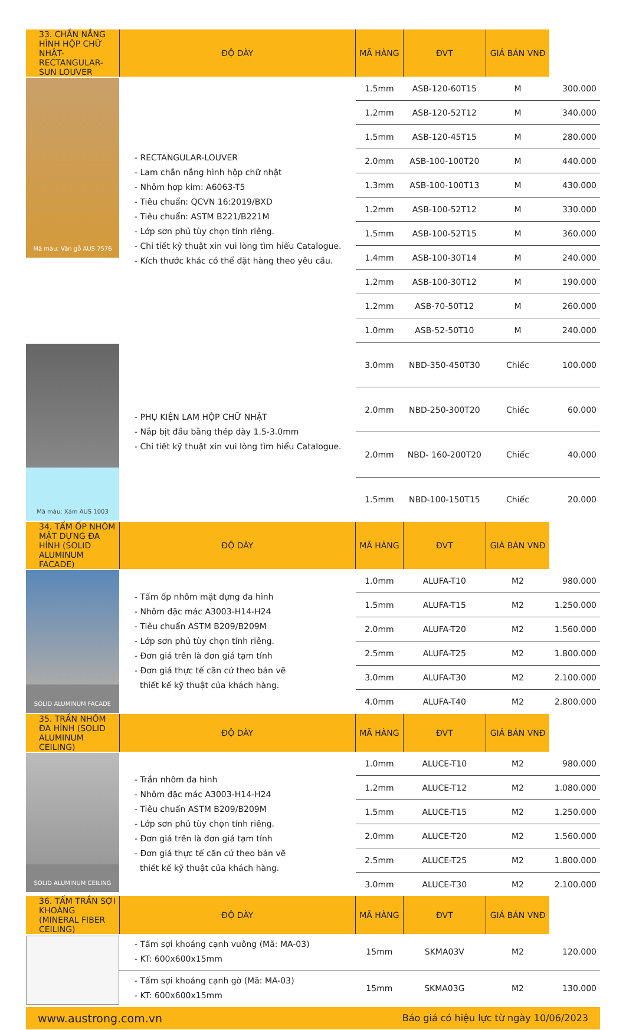| 33. CHẮN NẮNG HÌNH HỘP CHỮ NHẬT- RECTANGULAR-SUN LOUVER | ĐỘ DÀY | MÃ HÀNG | ĐVT | GIÁ BÁN VNĐ | |
| --- | --- | --- | --- | --- | --- |
| Mã màu: Vân gỗ AUS 7576 | - RECTANGULAR-LOUVER - Lam chắn nắng hình hộp chữ nhật - Nhôm hợp kim: A6063-T5 - Tiêu chuẩn: QCVN 16:2019/BXD - Tiêu chuẩn: ASTM B221/B221M - Lớp sơn phủ tùy chọn tính riêng. - Chi tiết kỹ thuật xin vui lòng tìm hiểu Catalogue. - Kích thước khác có thể đặt hàng theo yêu cầu. | 1.5mm | ASB-120-60T15 | M | 300.000 |
| | | 1.2mm | ASB-120-52T12 | M | 340.000 |
| | | 1.5mm | ASB-120-45T15 | M | 280.000 |
| | | 2.0mm | ASB-100-100T20 | M | 440.000 |
| | | 1.3mm | ASB-100-100T13 | M | 430.000 |
| | | 1.2mm | ASB-100-52T12 | M | 330.000 |
| | | 1.5mm | ASB-100-52T15 | M | 360.000 |
| | | 1.4mm | ASB-100-30T14 | M | 240.000 |
| | | 1.2mm | ASB-100-30T12 | M | 190.000 |
| | | 1.2mm | ASB-70-50T12 | M | 260.000 |
| | | 1.0mm | ASB-52-50T10 | M | 240.000 |
| Mã màu: Xám AUS 1003 | - PHỤ KIỆN LAM HỘP CHỮ NHẬT - Nắp bịt đầu bằng thép dày 1.5-3.0mm - Chi tiết kỹ thuật xin vui lòng tìm hiểu Catalogue. | 3.0mm | NBD-350-450T30 | Chiếc | 100.000 |
| | | 2.0mm | NBD-250-300T20 | Chiếc | 60.000 |
| | | 2.0mm | NBD- 160-200T20 | Chiếc | 40.000 |
| | | 1.5mm | NBD-100-150T15 | Chiếc | 20.000 |
| 34. TẤM ỐP NHÔM MẶT DỰNG ĐA HÌNH (SOLID ALUMINUM FACADE) | ĐỘ DÀY | MÃ HÀNG | ĐVT | GIÁ BÁN VNĐ | |
| SOLID ALUMINUM FACADE | - Tấm ốp nhôm mặt dựng đa hình - Nhôm đặc mác A3003-H14-H24 - Tiêu chuẩn ASTM B209/B209M - Lớp sơn phủ tùy chọn tính riêng. - Đơn giá trên là đơn giá tạm tính - Đơn giá thực tế căn cứ theo bản vẽ thiết kế kỹ thuật của khách hàng. | 1.0mm | ALUFA-T10 | M2 | 980.000 |
| | | 1.5mm | ALUFA-T15 | M2 | 1.250.000 |
| | | 2.0mm | ALUFA-T20 | M2 | 1.560.000 |
| | | 2.5mm | ALUFA-T25 | M2 | 1.800.000 |
| | | 3.0mm | ALUFA-T30 | M2 | 2.100.000 |
| | | 4.0mm | ALUFA-T40 | M2 | 2.800.000 |
| 35. TRẦN NHÔM ĐA HÌNH (SOLID ALUMINUM CEILING) | ĐỘ DÀY | MÃ HÀNG | ĐVT | GIÁ BÁN VNĐ | |
| SOLID ALUMINUM CEILING | - Trần nhôm đa hình - Nhôm đặc mác A3003-H14-H24 - Tiêu chuẩn ASTM B209/B209M - Lớp sơn phủ tùy chọn tính riêng. - Đơn giá trên là đơn giá tạm tính - Đơn giá thực tế căn cứ theo bản vẽ thiết kế kỹ thuật của khách hàng. | 1.0mm | ALUCE-T10 | M2 | 980.000 |
| | | 1.2mm | ALUCE-T12 | M2 | 1.080.000 |
| | | 1.5mm | ALUCE-T15 | M2 | 1.250.000 |
| | | 2.0mm | ALUCE-T20 | M2 | 1.560.000 |
| | | 2.5mm | ALUCE-T25 | M2 | 1.800.000 |
| | | 3.0mm | ALUCE-T30 | M2 | 2.100.000 |
| 36. TẤM TRẦN SỢI KHOÁNG (MINERAL FIBER CEILING) | ĐỘ DÀY | MÃ HÀNG | ĐVT | GIÁ BÁN VNĐ | |
| | - Tấm sợi khoáng cạnh vuông (Mã: MA-03) - KT: 600x600x15mm | 15mm | SKMA03V | M2 | 120.000 |
| | - Tấm sợi khoáng cạnh gờ (Mã: MA-03) - KT: 600x600x15mm | 15mm | SKMA03G | M2 | 130.000 |
| www.austrong.com.vn Báo giá có hiệu lực từ ngày 10/06/2023 | | | | | |